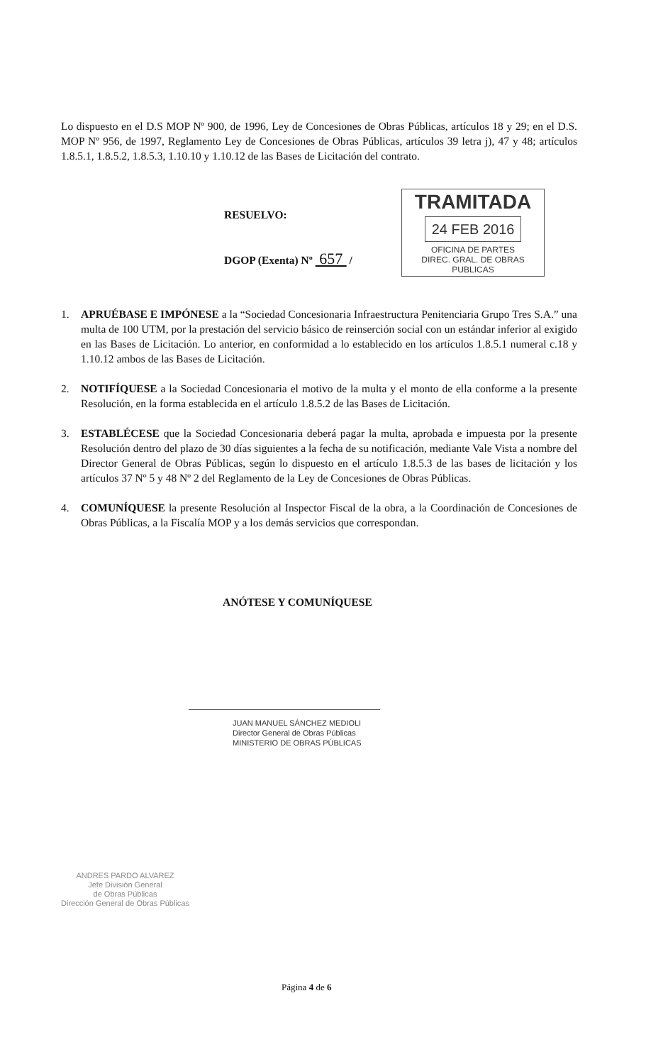Lo dispuesto en el D.S MOP Nº 900, de 1996, Ley de Concesiones de Obras Públicas, artículos 18 y 29; en el D.S. MOP Nº 956, de 1997, Reglamento Ley de Concesiones de Obras Públicas, artículos 39 letra j), 47 y 48; artículos 1.8.5.1, 1.8.5.2, 1.8.5.3, 1.10.10 y 1.10.12 de las Bases de Licitación del contrato.
RESUELVO:
DGOP (Exenta) Nº 657 /
TRAMITADA
24 FEB 2016
OFICINA DE PARTES
DIREC. GRAL. DE OBRAS PUBLICAS
1. APRUÉBASE E IMPÓNESE a la “Sociedad Concesionaria Infraestructura Penitenciaria Grupo Tres S.A.” una multa de 100 UTM, por la prestación del servicio básico de reinserción social con un estándar inferior al exigido en las Bases de Licitación. Lo anterior, en conformidad a lo establecido en los artículos 1.8.5.1 numeral c.18 y 1.10.12 ambos de las Bases de Licitación.
2. NOTIFÍQUESE a la Sociedad Concesionaria el motivo de la multa y el monto de ella conforme a la presente Resolución, en la forma establecida en el artículo 1.8.5.2 de las Bases de Licitación.
3. ESTABLÉCESE que la Sociedad Concesionaria deberá pagar la multa, aprobada e impuesta por la presente Resolución dentro del plazo de 30 días siguientes a la fecha de su notificación, mediante Vale Vista a nombre del Director General de Obras Públicas, según lo dispuesto en el artículo 1.8.5.3 de las bases de licitación y los artículos 37 Nº 5 y 48 Nº 2 del Reglamento de la Ley de Concesiones de Obras Públicas.
4. COMUNÍQUESE la presente Resolución al Inspector Fiscal de la obra, a la Coordinación de Concesiones de Obras Públicas, a la Fiscalía MOP y a los demás servicios que correspondan.
ANÓTESE Y COMUNÍQUESE
JUAN MANUEL SÁNCHEZ MEDIOLI
Director General de Obras Públicas
MINISTERIO DE OBRAS PÚBLICAS
ANDRES PARDO ALVAREZ
Jefe División General
de Obras Públicas
Dirección General de Obras Públicas
Página 4 de 6